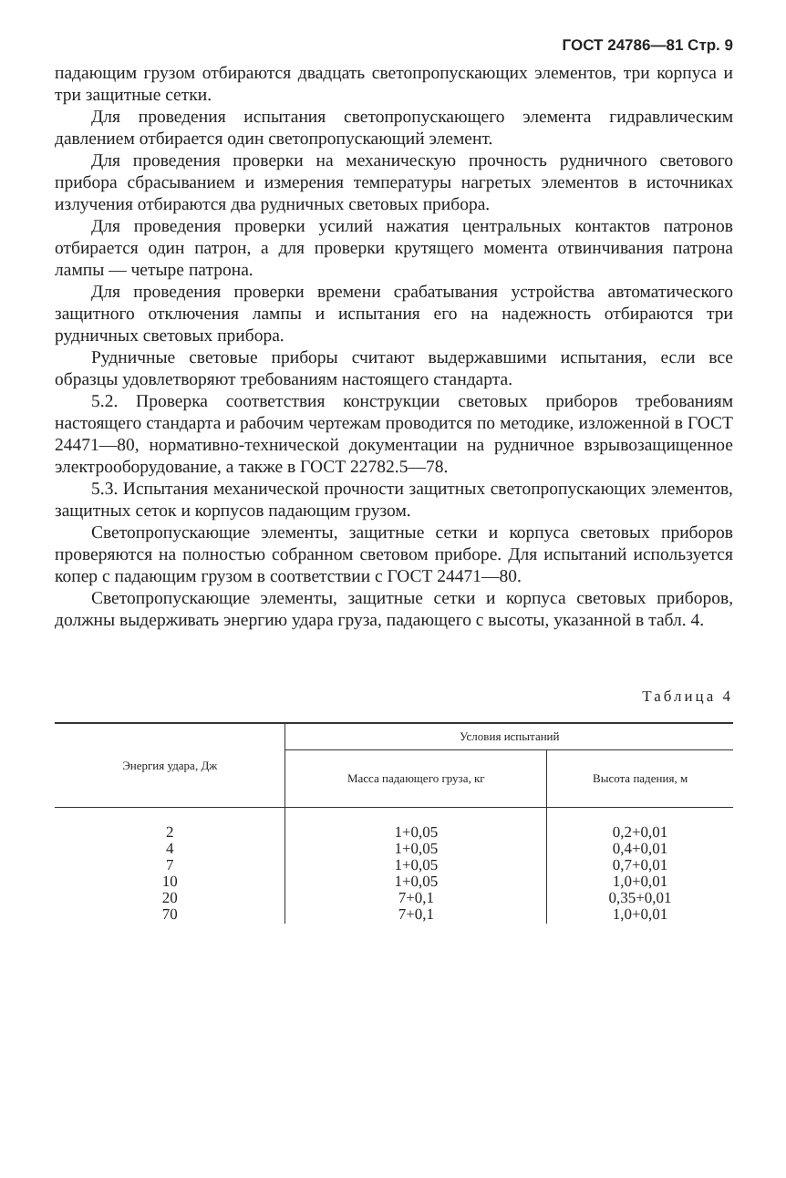ГОСТ 24786—81 Стр. 9
падающим грузом отбираются двадцать светопропускающих элементов, три корпуса и три защитные сетки.
Для проведения испытания светопропускающего элемента гидравлическим давлением отбирается один светопропускающий элемент.
Для проведения проверки на механическую прочность рудничного светового прибора сбрасыванием и измерения температуры нагретых элементов в источниках излучения отбираются два рудничных световых прибора.
Для проведения проверки усилий нажатия центральных контактов патронов отбирается один патрон, а для проверки крутящего момента отвинчивания патрона лампы — четыре патрона.
Для проведения проверки времени срабатывания устройства автоматического защитного отключения лампы и испытания его на надежность отбираются три рудничных световых прибора.
Рудничные световые приборы считают выдержавшими испытания, если все образцы удовлетворяют требованиям настоящего стандарта.
5.2. Проверка соответствия конструкции световых приборов требованиям настоящего стандарта и рабочим чертежам проводится по методике, изложенной в ГОСТ 24471—80, нормативно-технической документации на рудничное взрывозащищенное электрооборудование, а также в ГОСТ 22782.5—78.
5.3. Испытания механической прочности защитных светопропускающих элементов, защитных сеток и корпусов падающим грузом.
Светопропускающие элементы, защитные сетки и корпуса световых приборов проверяются на полностью собранном световом приборе. Для испытаний используется копер с падающим грузом в соответствии с ГОСТ 24471—80.
Светопропускающие элементы, защитные сетки и корпуса световых приборов, должны выдерживать энергию удара груза, падающего с высоты, указанной в табл. 4.
Таблица 4
| Энергия удара, Дж | Условия испытаний | |
| --- | --- | --- |
| | Масса падающего груза, кг | Высота падения, м |
| 2 4 7 10 20 70 | 1+0,05 1+0,05 1+0,05 1+0,05 7+0,1 7+0,1 | 0,2+0,01 0,4+0,01 0,7+0,01 1,0+0,01 0,35+0,01 1,0+0,01 |